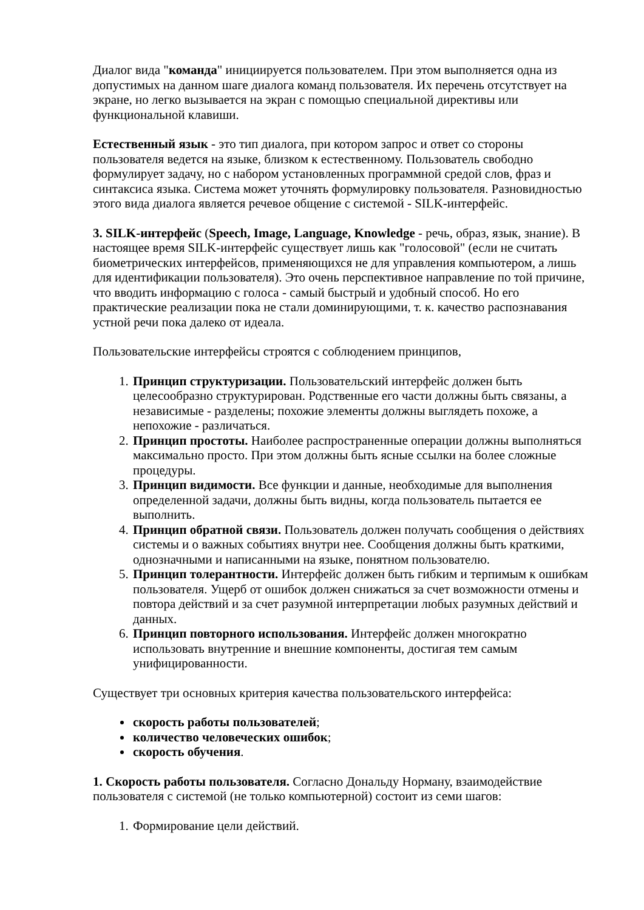Диалог вида "команда" инициируется пользователем. При этом выполняется одна из допустимых на данном шаге диалога команд пользователя. Их перечень отсутствует на экране, но легко вызывается на экран с помощью специальной директивы или функциональной клавиши.
Естественный язык - это тип диалога, при котором запрос и ответ со стороны пользователя ведется на языке, близком к естественному. Пользователь свободно формулирует задачу, но с набором установленных программной средой слов, фраз и синтаксиса языка. Система может уточнять формулировку пользователя. Разновидностью этого вида диалога является речевое общение с системой - SILK-интерфейс.
3. SILK-интерфейс (Speech, Image, Language, Knowledge - речь, образ, язык, знание). В настоящее время SILK-интерфейс существует лишь как "голосовой" (если не считать биометрических интерфейсов, применяющихся не для управления компьютером, а лишь для идентификации пользователя). Это очень перспективное направление по той причине, что вводить информацию с голоса - самый быстрый и удобный способ. Но его практические реализации пока не стали доминирующими, т. к. качество распознавания устной речи пока далеко от идеала.
Пользовательские интерфейсы строятся с соблюдением принципов,
1. Принцип структуризации. Пользовательский интерфейс должен быть целесообразно структурирован. Родственные его части должны быть связаны, а независимые - разделены; похожие элементы должны выглядеть похоже, а непохожие - различаться.
2. Принцип простоты. Наиболее распространенные операции должны выполняться максимально просто. При этом должны быть ясные ссылки на более сложные процедуры.
3. Принцип видимости. Все функции и данные, необходимые для выполнения определенной задачи, должны быть видны, когда пользователь пытается ее выполнить.
4. Принцип обратной связи. Пользователь должен получать сообщения о действиях системы и о важных событиях внутри нее. Сообщения должны быть краткими, однозначными и написанными на языке, понятном пользователю.
5. Принцип толерантности. Интерфейс должен быть гибким и терпимым к ошибкам пользователя. Ущерб от ошибок должен снижаться за счет возможности отмены и повтора действий и за счет разумной интерпретации любых разумных действий и данных.
6. Принцип повторного использования. Интерфейс должен многократно использовать внутренние и внешние компоненты, достигая тем самым унифицированности.
Существует три основных критерия качества пользовательского интерфейса:
скорость работы пользователей;
количество человеческих ошибок;
скорость обучения.
1. Скорость работы пользователя. Согласно Дональду Норману, взаимодействие пользователя с системой (не только компьютерной) состоит из семи шагов:
1. Формирование цели действий.